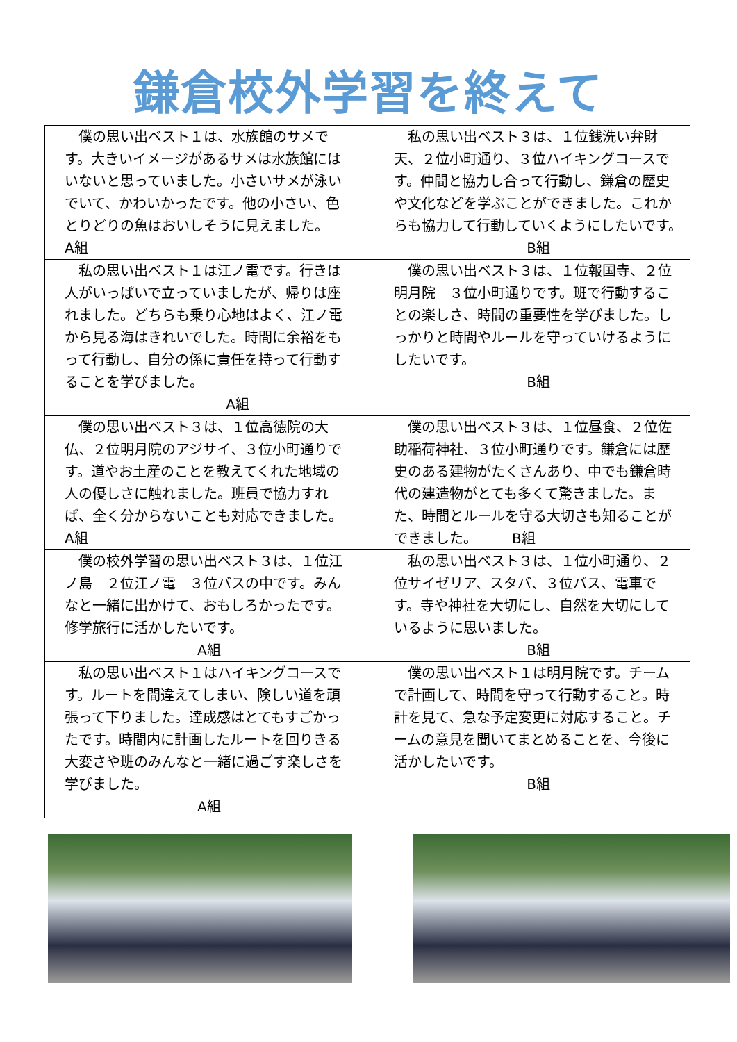鎌倉校外学習を終えて
| 僕の思い出ベスト１は、水族館のサメです。大きいイメージがあるサメは水族館にはいないと思っていました。小さいサメが泳いでいて、かわいかったです。他の小さい、色とりどりの魚はおいしそうに見えました。 A組 | | 私の思い出ベスト３は、１位銭洗い弁財天、２位小町通り、３位ハイキングコースです。仲間と協力し合って行動し、鎌倉の歴史や文化などを学ぶことができました。これからも協力して行動していくようにしたいです。 B組 |
| 私の思い出ベスト１は江ノ電です。行きは人がいっぱいで立っていましたが、帰りは座れました。どちらも乗り心地はよく、江ノ電から見る海はきれいでした。時間に余裕をもって行動し、自分の係に責任を持って行動することを学びました。 A組 | | 僕の思い出ベスト３は、１位報国寺、２位明月院 ３位小町通りです。班で行動することの楽しさ、時間の重要性を学びました。しっかりと時間やルールを守っていけるようにしたいです。 B組 |
| 僕の思い出ベスト３は、１位高徳院の大仏、２位明月院のアジサイ、３位小町通りです。道やお土産のことを教えてくれた地域の人の優しさに触れました。班員で協力すれば、全く分からないことも対応できました。 A組 | | 僕の思い出ベスト３は、１位昼食、２位佐助稲荷神社、３位小町通りです。鎌倉には歴史のある建物がたくさんあり、中でも鎌倉時代の建造物がとても多くて驚きました。また、時間とルールを守る大切さも知ることができました。 B組 |
| 僕の校外学習の思い出ベスト３は、１位江ノ島 ２位江ノ電 ３位バスの中です。みんなと一緒に出かけて、おもしろかったです。修学旅行に活かしたいです。 A組 | | 私の思い出ベスト３は、１位小町通り、２位サイゼリア、スタバ、３位バス、電車です。寺や神社を大切にし、自然を大切にしているように思いました。 B組 |
| 私の思い出ベスト１はハイキングコースです。ルートを間違えてしまい、険しい道を頑張って下りました。達成感はとてもすごかったです。時間内に計画したルートを回りきる大変さや班のみんなと一緒に過ごす楽しさを学びました。 A組 | | 僕の思い出ベスト１は明月院です。チームで計画して、時間を守って行動すること。時計を見て、急な予定変更に対応すること。チームの意見を聞いてまとめることを、今後に活かしたいです。 B組 |